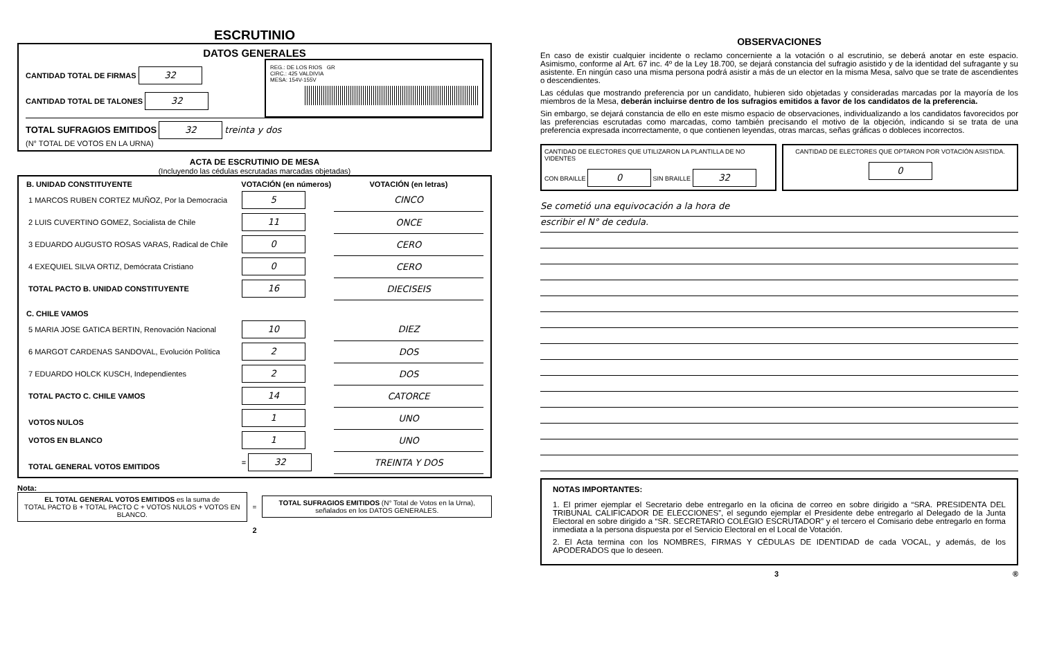ESCRUTINIO
DATOS GENERALES
CANTIDAD TOTAL DE FIRMAS 32
CANTIDAD TOTAL DE TALONES 32
REG.: DE LOS RIOS GR
CIRC.: 425 VALDIVIA
MESA: 154V-155V
TOTAL SUFRAGIOS EMITIDOS 32 treinta y dos
(N° TOTAL DE VOTOS EN LA URNA)
ACTA DE ESCRUTINIO DE MESA
(Incluyendo las cédulas escrutadas marcadas objetadas)
| B. UNIDAD CONSTITUYENTE | VOTACIÓN (en números) | VOTACIÓN (en letras) |
| --- | --- | --- |
| 1 MARCOS RUBEN CORTEZ MUÑOZ, Por la Democracia | 5 | CINCO |
| 2 LUIS CUVERTINO GOMEZ, Socialista de Chile | 11 | ONCE |
| 3 EDUARDO AUGUSTO ROSAS VARAS, Radical de Chile | 0 | CERO |
| 4 EXEQUIEL SILVA ORTIZ, Demócrata Cristiano | 0 | CERO |
| TOTAL PACTO B. UNIDAD CONSTITUYENTE | 16 | DIECISEIS |
| C. CHILE VAMOS | | |
| 5 MARIA JOSE GATICA BERTIN, Renovación Nacional | 10 | DIEZ |
| 6 MARGOT CARDENAS SANDOVAL, Evolución Política | 2 | DOS |
| 7 EDUARDO HOLCK KUSCH, Independientes | 2 | DOS |
| TOTAL PACTO C. CHILE VAMOS | 14 | CATORCE |
| VOTOS NULOS | 1 | UNO |
| VOTOS EN BLANCO | 1 | UNO |
| TOTAL GENERAL VOTOS EMITIDOS | = 32 | TREINTA Y DOS |
Nota:
EL TOTAL GENERAL VOTOS EMITIDOS es la suma de
TOTAL PACTO B + TOTAL PACTO C + VOTOS NULOS + VOTOS EN BLANCO.
=
TOTAL SUFRAGIOS EMITIDOS (N° Total de Votos en la Urna),
señalados en los DATOS GENERALES.
2
OBSERVACIONES
En caso de existir cualquier incidente o reclamo concerniente a la votación o al escrutinio, se deberá anotar en este espacio. Asimismo, conforme al Art. 67 inc. 4º de la Ley 18.700, se dejará constancia del sufragio asistido y de la identidad del sufragante y su asistente. En ningún caso una misma persona podrá asistir a más de un elector en la misma Mesa, salvo que se trate de ascendientes o descendientes.
Las cédulas que mostrando preferencia por un candidato, hubieren sido objetadas y consideradas marcadas por la mayoría de los miembros de la Mesa, deberán incluirse dentro de los sufragios emitidos a favor de los candidatos de la preferencia.
Sin embargo, se dejará constancia de ello en este mismo espacio de observaciones, individualizando a los candidatos favorecidos por las preferencias escrutadas como marcadas, como también precisando el motivo de la objeción, indicando si se trata de una preferencia expresada incorrectamente, o que contienen leyendas, otras marcas, señas gráficas o dobleces incorrectos.
CANTIDAD DE ELECTORES QUE UTILIZARON LA PLANTILLA DE NO VIDENTES
CON BRAILLE 0 SIN BRAILLE 32
CANTIDAD DE ELECTORES QUE OPTARON POR VOTACIÓN ASISTIDA.
0
Se cometió una equivocación a la hora de
escribir el N° de cedula.
NOTAS IMPORTANTES:
1. El primer ejemplar el Secretario debe entregarlo en la oficina de correo en sobre dirigido a “SRA. PRESIDENTA DEL TRIBUNAL CALIFICADOR DE ELECCIONES”, el segundo ejemplar el Presidente debe entregarlo al Delegado de la Junta Electoral en sobre dirigido a “SR. SECRETARIO COLEGIO ESCRUTADOR” y el tercero el Comisario debe entregarlo en forma inmediata a la persona dispuesta por el Servicio Electoral en el Local de Votación.
2. El Acta termina con los NOMBRES, FIRMAS Y CÉDULAS DE IDENTIDAD de cada VOCAL, y además, de los APODERADOS que lo deseen.
3 ®